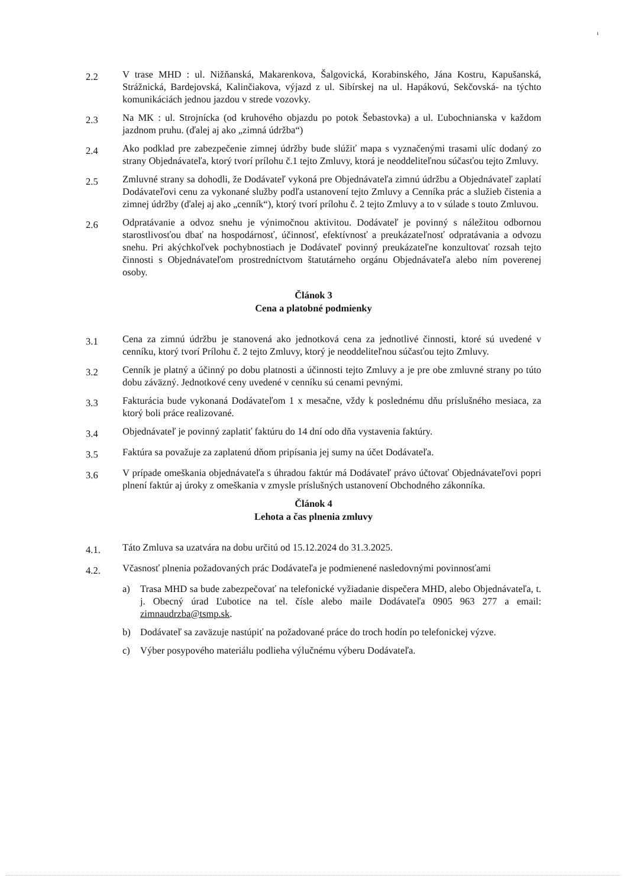ı
2.2
V trase MHD : ul. Nižňanská, Makarenkova, Šalgovická, Korabinského, Jána Kostru, Kapušanská, Strážnická, Bardejovská, Kalinčiakova, výjazd z ul. Sibírskej na ul. Hapákovú, Sekčovská- na týchto komunikáciách jednou jazdou v strede vozovky.
2.3
Na MK : ul. Strojnícka (od kruhového objazdu po potok Šebastovka) a ul. Ľubochnianska v každom jazdnom pruhu. (ďalej aj ako „zimná údržba“)
2.4
Ako podklad pre zabezpečenie zimnej údržby bude slúžiť mapa s vyznačenými trasami ulíc dodaný zo strany Objednávateľa, ktorý tvorí prílohu č.1 tejto Zmluvy, ktorá je neoddeliteľnou súčasťou tejto Zmluvy.
2.5
Zmluvné strany sa dohodli, že Dodávateľ vykoná pre Objednávateľa zimnú údržbu a Objednávateľ zaplatí Dodávateľovi cenu za vykonané služby podľa ustanovení tejto Zmluvy a Cenníka prác a služieb čistenia a zimnej údržby (ďalej aj ako „cenník“), ktorý tvorí prílohu č. 2 tejto Zmluvy a to v súlade s touto Zmluvou.
2.6
Odpratávanie a odvoz snehu je výnimočnou aktivitou. Dodávateľ je povinný s náležitou odbornou starostlivosťou dbať na hospodárnosť, účinnosť, efektívnosť a preukázateľnosť odpratávania a odvozu snehu. Pri akýchkoľvek pochybnostiach je Dodávateľ povinný preukázateľne konzultovať rozsah tejto činnosti s Objednávateľom prostredníctvom štatutárneho orgánu Objednávateľa alebo ním poverenej osoby.
Článok 3
Cena a platobné podmienky
3.1
Cena za zimnú údržbu je stanovená ako jednotková cena za jednotlivé činnosti, ktoré sú uvedené v cenníku, ktorý tvorí Prílohu č. 2 tejto Zmluvy, ktorý je neoddeliteľnou súčasťou tejto Zmluvy.
3.2
Cenník je platný a účinný po dobu platnosti a účinnosti tejto Zmluvy a je pre obe zmluvné strany po túto dobu záväzný. Jednotkové ceny uvedené v cenníku sú cenami pevnými.
3.3
Fakturácia bude vykonaná Dodávateľom 1 x mesačne, vždy k poslednému dňu príslušného mesiaca, za ktorý boli práce realizované.
3.4
Objednávateľ je povinný zaplatiť faktúru do 14 dní odo dňa vystavenia faktúry.
3.5
Faktúra sa považuje za zaplatenú dňom pripísania jej sumy na účet Dodávateľa.
3.6
V prípade omeškania objednávateľa s úhradou faktúr má Dodávateľ právo účtovať Objednávateľovi popri plnení faktúr aj úroky z omeškania v zmysle príslušných ustanovení Obchodného zákonníka.
Článok 4
Lehota a čas plnenia zmluvy
4.1.
Táto Zmluva sa uzatvára na dobu určitú od 15.12.2024 do 31.3.2025.
4.2.
Včasnosť plnenia požadovaných prác Dodávateľa je podmienené nasledovnými povinnosťami
a) Trasa MHD sa bude zabezpečovať na telefonické vyžiadanie dispečera MHD, alebo Objednávateľa, t. j. Obecný úrad Ľubotice na tel. čísle alebo maile Dodávateľa 0905 963 277 a email: zimnaudrzba@tsmp.sk.
b) Dodávateľ sa zaväzuje nastúpiť na požadované práce do troch hodín po telefonickej výzve.
c) Výber posypového materiálu podlieha výlučnému výberu Dodávateľa.